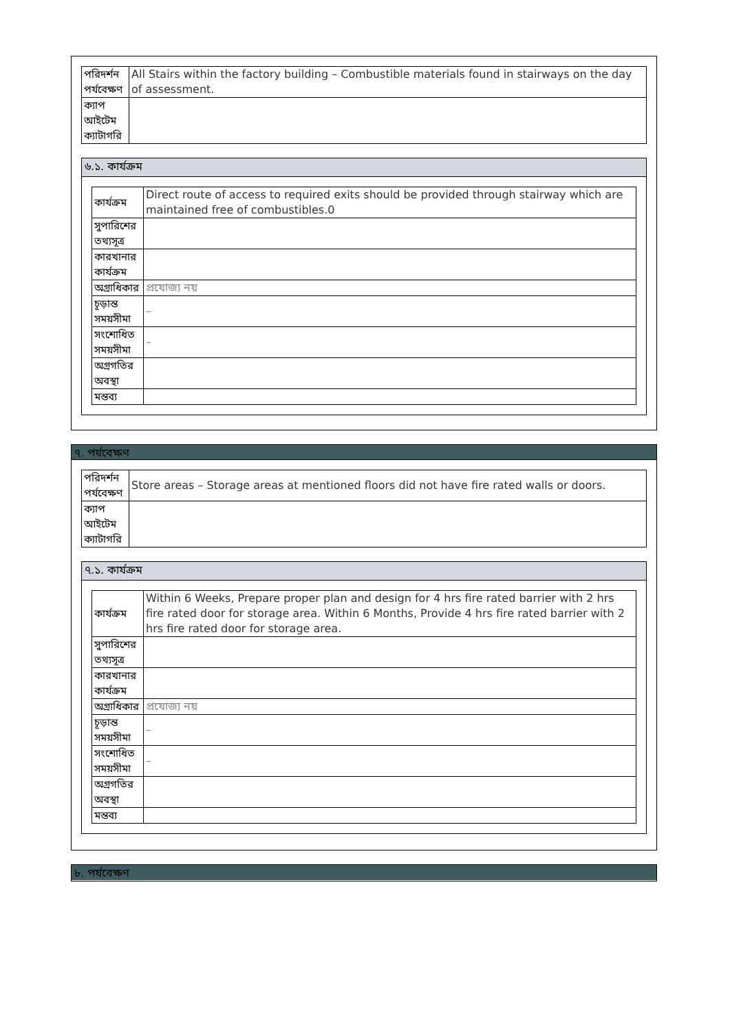| পরিদর্শন পর্যবেক্ষণ | All Stairs within the factory building – Combustible materials found in stairways on the day of assessment. |
| ক্যাপ আইটেম ক্যাটাগরি | |
৬.১. কার্যক্রম
| কার্যক্রম | Direct route of access to required exits should be provided through stairway which are maintained free of combustibles.0 |
| সুপারিশের তথ্যসূত্র | |
| কারখানার কার্যক্রম | |
| অগ্রাধিকার | প্রযোজ্য নয় |
| চূড়ান্ত সময়সীমা | – |
| সংশোধিত সময়সীমা | – |
| অগ্রগতির অবস্থা | |
| মন্তব্য | |
৭. পর্যবেক্ষণ
| পরিদর্শন পর্যবেক্ষণ | Store areas – Storage areas at mentioned floors did not have fire rated walls or doors. |
| ক্যাপ আইটেম ক্যাটাগরি | |
৭.১. কার্যক্রম
| কার্যক্রম | Within 6 Weeks, Prepare proper plan and design for 4 hrs fire rated barrier with 2 hrs fire rated door for storage area. Within 6 Months, Provide 4 hrs fire rated barrier with 2 hrs fire rated door for storage area. |
| সুপারিশের তথ্যসূত্র | |
| কারখানার কার্যক্রম | |
| অগ্রাধিকার | প্রযোজ্য নয় |
| চূড়ান্ত সময়সীমা | – |
| সংশোধিত সময়সীমা | – |
| অগ্রগতির অবস্থা | |
| মন্তব্য | |
৮. পর্যবেক্ষণ